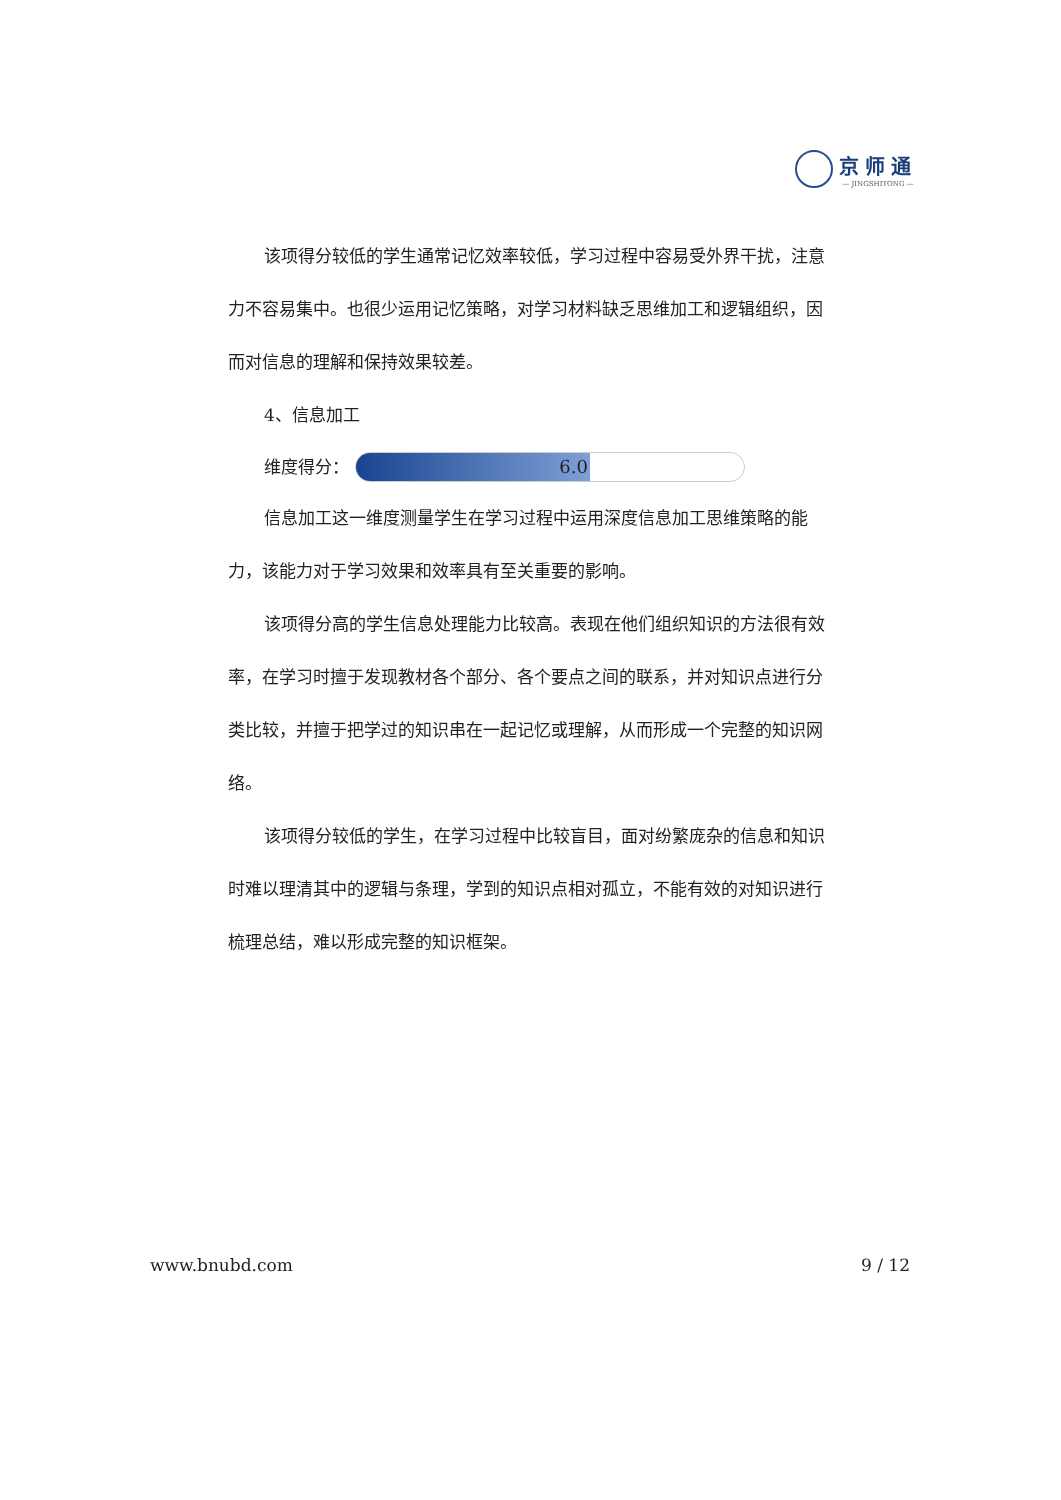京师通
— JINGSHITONG —
该项得分较低的学生通常记忆效率较低，学习过程中容易受外界干扰，注意力不容易集中。也很少运用记忆策略，对学习材料缺乏思维加工和逻辑组织，因而对信息的理解和保持效果较差。
4、信息加工
维度得分：
6.0
信息加工这一维度测量学生在学习过程中运用深度信息加工思维策略的能力，该能力对于学习效果和效率具有至关重要的影响。
该项得分高的学生信息处理能力比较高。表现在他们组织知识的方法很有效率，在学习时擅于发现教材各个部分、各个要点之间的联系，并对知识点进行分类比较，并擅于把学过的知识串在一起记忆或理解，从而形成一个完整的知识网络。
该项得分较低的学生，在学习过程中比较盲目，面对纷繁庞杂的信息和知识时难以理清其中的逻辑与条理，学到的知识点相对孤立，不能有效的对知识进行梳理总结，难以形成完整的知识框架。
www.bnubd.com 9 / 12